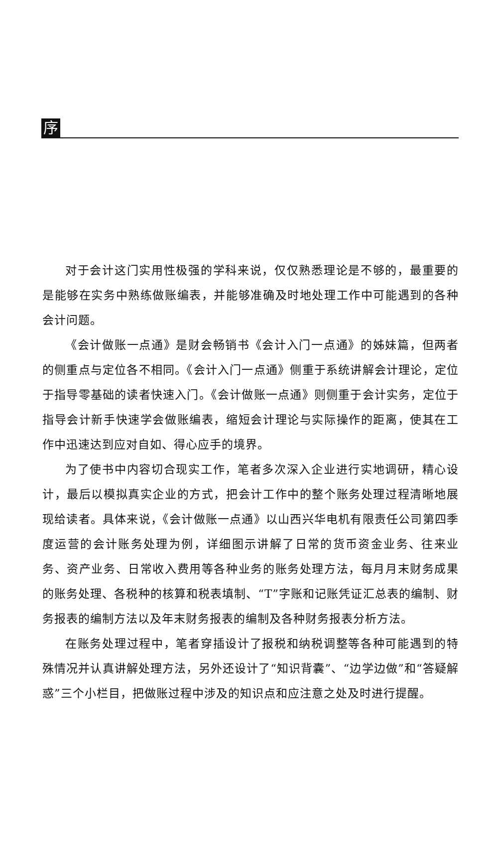序
对于会计这门实用性极强的学科来说，仅仅熟悉理论是不够的，最重要的是能够在实务中熟练做账编表，并能够准确及时地处理工作中可能遇到的各种会计问题。
《会计做账一点通》是财会畅销书《会计入门一点通》的姊妹篇，但两者的侧重点与定位各不相同。《会计入门一点通》侧重于系统讲解会计理论，定位于指导零基础的读者快速入门。《会计做账一点通》则侧重于会计实务，定位于指导会计新手快速学会做账编表，缩短会计理论与实际操作的距离，使其在工作中迅速达到应对自如、得心应手的境界。
为了使书中内容切合现实工作，笔者多次深入企业进行实地调研，精心设计，最后以模拟真实企业的方式，把会计工作中的整个账务处理过程清晰地展现给读者。具体来说，《会计做账一点通》以山西兴华电机有限责任公司第四季度运营的会计账务处理为例，详细图示讲解了日常的货币资金业务、往来业务、资产业务、日常收入费用等各种业务的账务处理方法，每月月末财务成果的账务处理、各税种的核算和税表填制、“T”字账和记账凭证汇总表的编制、财务报表的编制方法以及年末财务报表的编制及各种财务报表分析方法。
在账务处理过程中，笔者穿插设计了报税和纳税调整等各种可能遇到的特殊情况并认真讲解处理方法，另外还设计了“知识背囊”、“边学边做”和“答疑解惑”三个小栏目，把做账过程中涉及的知识点和应注意之处及时进行提醒。